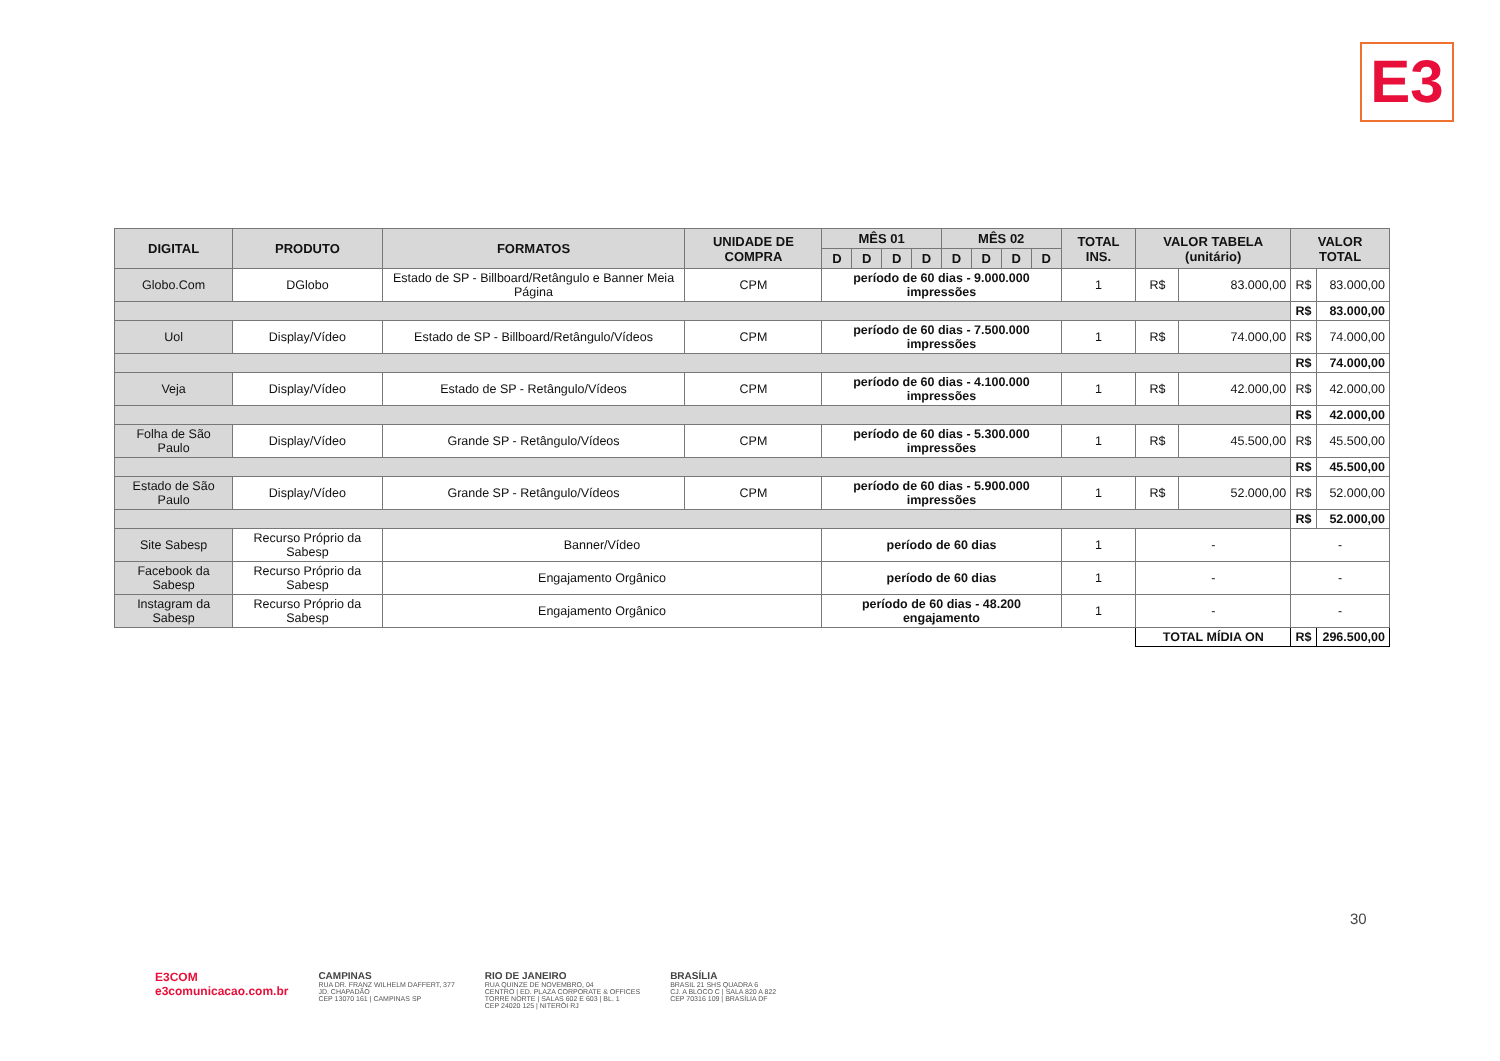E3
| DIGITAL | PRODUTO | FORMATOS | UNIDADE DE COMPRA | MÊS 01 | | | | MÊS 02 | | | | TOTAL INS. | VALOR TABELA (unitário) | | VALOR TOTAL | |
| --- | --- | --- | --- | --- | --- | --- | --- | --- | --- | --- | --- | --- | --- | --- | --- | --- |
| | | | | D | D | D | D | D | D | D | D | | | | | |
| Globo.Com | DGlobo | Estado de SP - Billboard/Retângulo e Banner Meia Página | CPM | período de 60 dias - 9.000.000 impressões | | | | | | | | 1 | R$ | 83.000,00 | R$ | 83.000,00 |
| | | | | | | | | | | | | | | | R$ | 83.000,00 |
| Uol | Display/Vídeo | Estado de SP - Billboard/Retângulo/Vídeos | CPM | período de 60 dias - 7.500.000 impressões | | | | | | | | 1 | R$ | 74.000,00 | R$ | 74.000,00 |
| | | | | | | | | | | | | | | | R$ | 74.000,00 |
| Veja | Display/Vídeo | Estado de SP - Retângulo/Vídeos | CPM | período de 60 dias - 4.100.000 impressões | | | | | | | | 1 | R$ | 42.000,00 | R$ | 42.000,00 |
| | | | | | | | | | | | | | | | R$ | 42.000,00 |
| Folha de São Paulo | Display/Vídeo | Grande SP - Retângulo/Vídeos | CPM | período de 60 dias - 5.300.000 impressões | | | | | | | | 1 | R$ | 45.500,00 | R$ | 45.500,00 |
| | | | | | | | | | | | | | | | R$ | 45.500,00 |
| Estado de São Paulo | Display/Vídeo | Grande SP - Retângulo/Vídeos | CPM | período de 60 dias - 5.900.000 impressões | | | | | | | | 1 | R$ | 52.000,00 | R$ | 52.000,00 |
| | | | | | | | | | | | | | | | R$ | 52.000,00 |
| Site Sabesp | Recurso Próprio da Sabesp | Banner/Vídeo | | período de 60 dias | | | | | | | | 1 | - | | - | |
| Facebook da Sabesp | Recurso Próprio da Sabesp | Engajamento Orgânico | | período de 60 dias | | | | | | | | 1 | - | | - | |
| Instagram da Sabesp | Recurso Próprio da Sabesp | Engajamento Orgânico | | período de 60 dias - 48.200 engajamento | | | | | | | | 1 | - | | - | |
| | | | | | | | | | | | | | TOTAL MÍDIA ON | | R$ | 296.500,00 |
30
E3COM
e3comunicacao.com.br
CAMPINAS
RUA DR. FRANZ WILHELM DAFFERT, 377
JD. CHAPADÃO
CEP 13070 161 | CAMPINAS SP
RIO DE JANEIRO
RUA QUINZE DE NOVEMBRO, 04
CENTRO | ED. PLAZA CORPORATE & OFFICES
TORRE NORTE | SALAS 602 E 603 | BL. 1
CEP 24020 125 | NITERÓI RJ
BRASÍLIA
BRASIL 21 SHS QUADRA 6
CJ. A BLOCO C | SALA 820 A 822
CEP 70316 109 | BRASÍLIA DF